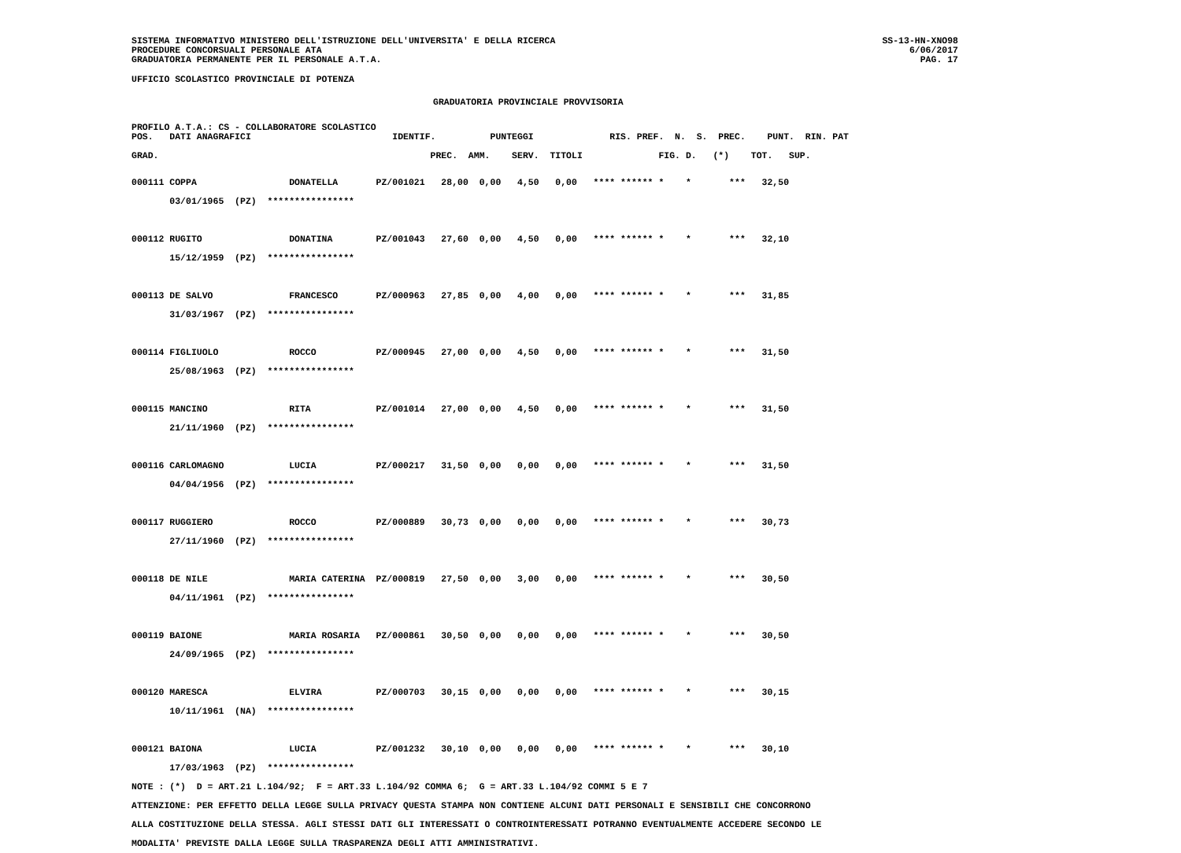SISTEMA INFORMATIVO MINISTERO DELL'ISTRUZIONE DELL'UNIVERSITA' E DELLA RICERCA
PROCEDURE CONCORSUALI PERSONALE ATA
GRADUATORIA PERMANENTE PER IL PERSONALE A.T.A.
SS-13-HN-XNO98
6/06/2017
PAG. 17
UFFICIO SCOLASTICO PROVINCIALE DI POTENZA
GRADUATORIA PROVINCIALE PROVVISORIA
PROFILO A.T.A.: CS - COLLABORATORE SCOLASTICO
POS.   DATI ANAGRAFICI                          IDENTIF.          PUNTEGGI              RIS. PREF.  N.  S.  PREC.    PUNT.  RIN. PAT

GRAD.                                                  PREC.  AMM.    SERV.  TITOLI              FIG. D.   (*)    TOT.   SUP.
000111 COPPA                 DONATELLA       PZ/001021   28,00  0,00   4,50   0,00   **** ****** *    *       ***   32,50
       03/01/1965  (PZ)  ****************

000112 RUGITO                DONATINA        PZ/001043   27,60  0,00   4,50   0,00   **** ****** *    *       ***   32,10
       15/12/1959  (PZ)  ****************

000113 DE SALVO              FRANCESCO       PZ/000963   27,85  0,00   4,00   0,00   **** ****** *    *       ***   31,85
       31/03/1967  (PZ)  ****************

000114 FIGLIUOLO             ROCCO           PZ/000945   27,00  0,00   4,50   0,00   **** ****** *    *       ***   31,50
       25/08/1963  (PZ)  ****************

000115 MANCINO               RITA            PZ/001014   27,00  0,00   4,50   0,00   **** ****** *    *       ***   31,50
       21/11/1960  (PZ)  ****************

000116 CARLOMAGNO            LUCIA           PZ/000217   31,50  0,00   0,00   0,00   **** ****** *    *       ***   31,50
       04/04/1956  (PZ)  ****************

000117 RUGGIERO              ROCCO           PZ/000889   30,73  0,00   0,00   0,00   **** ****** *    *       ***   30,73
       27/11/1960  (PZ)  ****************

000118 DE NILE               MARIA CATERINA  PZ/000819   27,50  0,00   3,00   0,00   **** ****** *    *       ***   30,50
       04/11/1961  (PZ)  ****************

000119 BAIONE                MARIA ROSARIA   PZ/000861   30,50  0,00   0,00   0,00   **** ****** *    *       ***   30,50
       24/09/1965  (PZ)  ****************

000120 MARESCA               ELVIRA          PZ/000703   30,15  0,00   0,00   0,00   **** ****** *    *       ***   30,15
       10/11/1961  (NA)  ****************

000121 BAIONA                LUCIA           PZ/001232   30,10  0,00   0,00   0,00   **** ****** *    *       ***   30,10
       17/03/1963  (PZ)  ****************
NOTE : (*)  D = ART.21 L.104/92;  F = ART.33 L.104/92 COMMA 6;  G = ART.33 L.104/92 COMMI 5 E 7
ATTENZIONE: PER EFFETTO DELLA LEGGE SULLA PRIVACY QUESTA STAMPA NON CONTIENE ALCUNI DATI PERSONALI E SENSIBILI CHE CONCORRONO
ALLA COSTITUZIONE DELLA STESSA. AGLI STESSI DATI GLI INTERESSATI O CONTROINTERESSATI POTRANNO EVENTUALMENTE ACCEDERE SECONDO LE
MODALITA' PREVISTE DALLA LEGGE SULLA TRASPARENZA DEGLI ATTI AMMINISTRATIVI.